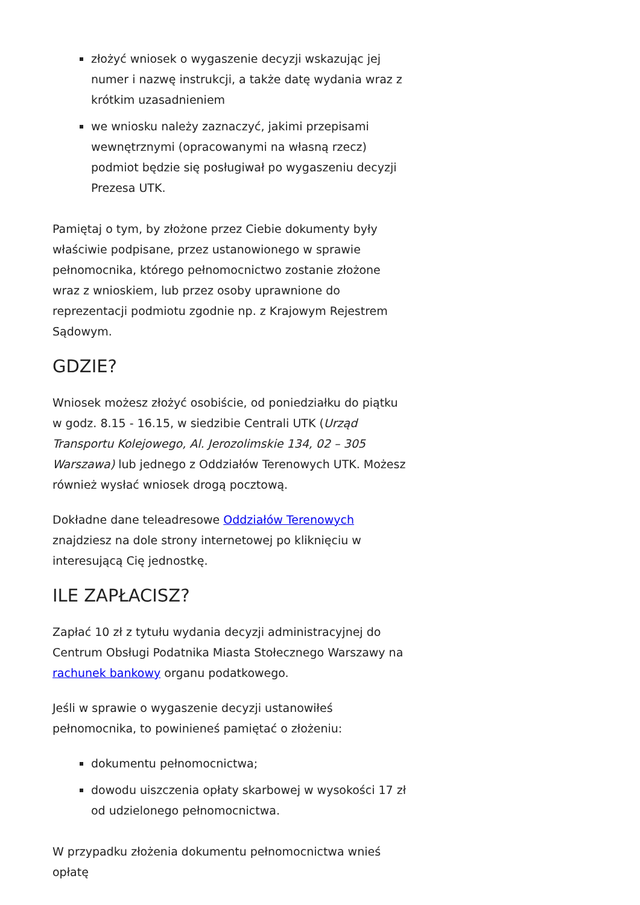złożyć wniosek o wygaszenie decyzji wskazując jej numer i nazwę instrukcji, a także datę wydania wraz z krótkim uzasadnieniem
we wniosku należy zaznaczyć, jakimi przepisami wewnętrznymi (opracowanymi na własną rzecz) podmiot będzie się posługiwał po wygaszeniu decyzji Prezesa UTK.
Pamiętaj o tym, by złożone przez Ciebie dokumenty były właściwie podpisane, przez ustanowionego w sprawie pełnomocnika, którego pełnomocnictwo zostanie złożone wraz z wnioskiem, lub przez osoby uprawnione do reprezentacji podmiotu zgodnie np. z Krajowym Rejestrem Sądowym.
GDZIE?
Wniosek możesz złożyć osobiście, od poniedziałku do piątku w godz. 8.15 - 16.15, w siedzibie Centrali UTK (Urząd Transportu Kolejowego, Al. Jerozolimskie 134, 02 – 305 Warszawa) lub jednego z Oddziałów Terenowych UTK. Możesz również wysłać wniosek drogą pocztową.
Dokładne dane teleadresowe Oddziałów Terenowych znajdziesz na dole strony internetowej po kliknięciu w interesującą Cię jednostkę.
ILE ZAPŁACISZ?
Zapłać 10 zł z tytułu wydania decyzji administracyjnej do Centrum Obsługi Podatnika Miasta Stołecznego Warszawy na rachunek bankowy organu podatkowego.
Jeśli w sprawie o wygaszenie decyzji ustanowiłeś pełnomocnika, to powinieneś pamiętać o złożeniu:
dokumentu pełnomocnictwa;
dowodu uiszczenia opłaty skarbowej w wysokości 17 zł od udzielonego pełnomocnictwa.
W przypadku złożenia dokumentu pełnomocnictwa wnieś opłatę